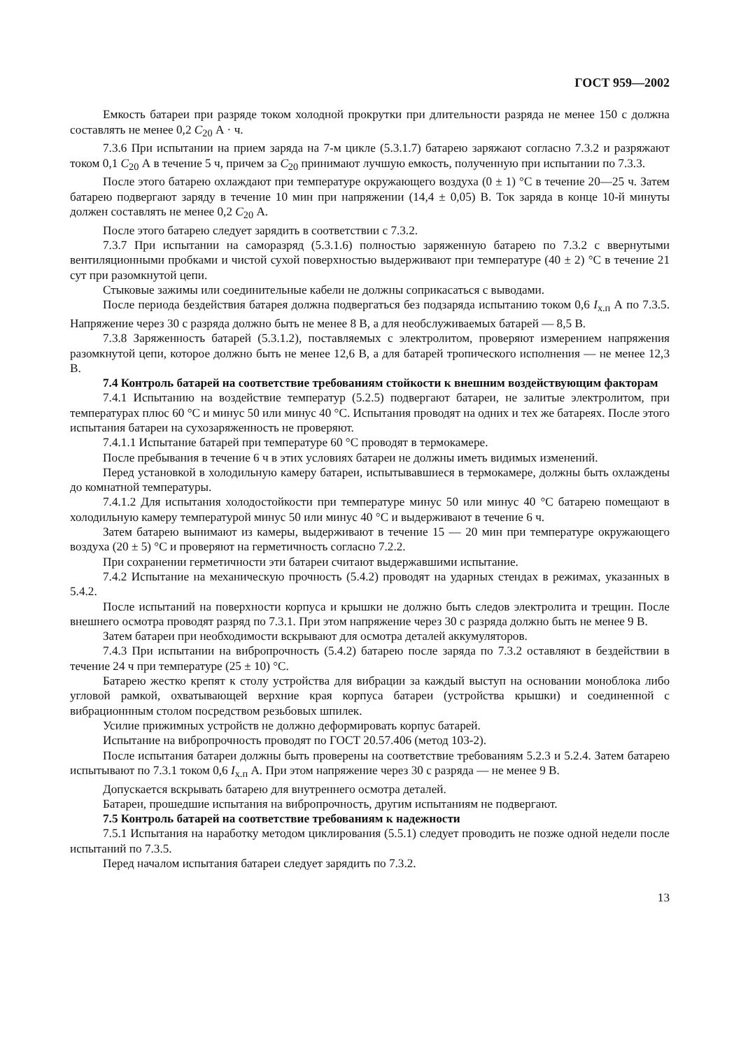ГОСТ 959—2002
Емкость батареи при разряде током холодной прокрутки при длительности разряда не менее 150 с должна составлять не менее 0,2 C<sub>20</sub> А · ч.
7.3.6 При испытании на прием заряда на 7-м цикле (5.3.1.7) батарею заряжают согласно 7.3.2 и разряжают током 0,1 C<sub>20</sub> А в течение 5 ч, причем за C<sub>20</sub> принимают лучшую емкость, полученную при испытании по 7.3.3.
После этого батарею охлаждают при температуре окружающего воздуха (0 ± 1) °С в течение 20—25 ч. Затем батарею подвергают заряду в течение 10 мин при напряжении (14,4 ± 0,05) В. Ток заряда в конце 10-й минуты должен составлять не менее 0,2 C<sub>20</sub> А.
После этого батарею следует зарядить в соответствии с 7.3.2.
7.3.7 При испытании на саморазряд (5.3.1.6) полностью заряженную батарею по 7.3.2 с ввернутыми вентиляционными пробками и чистой сухой поверхностью выдерживают при температуре (40 ± 2) °С в течение 21 сут при разомкнутой цепи.
Стыковые зажимы или соединительные кабели не должны соприкасаться с выводами.
После периода бездействия батарея должна подвергаться без подзаряда испытанию током 0,6 I<sub>х.п</sub> А по 7.3.5. Напряжение через 30 с разряда должно быть не менее 8 В, а для необслуживаемых батарей — 8,5 В.
7.3.8 Заряженность батарей (5.3.1.2), поставляемых с электролитом, проверяют измерением напряжения разомкнутой цепи, которое должно быть не менее 12,6 В, а для батарей тропического исполнения — не менее 12,3 В.
7.4 Контроль батарей на соответствие требованиям стойкости к внешним воздействующим факторам
7.4.1 Испытанию на воздействие температур (5.2.5) подвергают батареи, не залитые электролитом, при температурах плюс 60 °С и минус 50 или минус 40 °С. Испытания проводят на одних и тех же батареях. После этого испытания батареи на сухозаряженность не проверяют.
7.4.1.1 Испытание батарей при температуре 60 °С проводят в термокамере.
После пребывания в течение 6 ч в этих условиях батареи не должны иметь видимых изменений.
Перед установкой в холодильную камеру батареи, испытывавшиеся в термокамере, должны быть охлаждены до комнатной температуры.
7.4.1.2 Для испытания холодостойкости при температуре минус 50 или минус 40 °С батарею помещают в холодильную камеру температурой минус 50 или минус 40 °С и выдерживают в течение 6 ч.
Затем батарею вынимают из камеры, выдерживают в течение 15 — 20 мин при температуре окружающего воздуха (20 ± 5) °С и проверяют на герметичность согласно 7.2.2.
При сохранении герметичности эти батареи считают выдержавшими испытание.
7.4.2 Испытание на механическую прочность (5.4.2) проводят на ударных стендах в режимах, указанных в 5.4.2.
После испытаний на поверхности корпуса и крышки не должно быть следов электролита и трещин. После внешнего осмотра проводят разряд по 7.3.1. При этом напряжение через 30 с разряда должно быть не менее 9 В.
Затем батареи при необходимости вскрывают для осмотра деталей аккумуляторов.
7.4.3 При испытании на вибропрочность (5.4.2) батарею после заряда по 7.3.2 оставляют в бездействии в течение 24 ч при температуре (25 ± 10) °С.
Батарею жестко крепят к столу устройства для вибрации за каждый выступ на основании моноблока либо угловой рамкой, охватывающей верхние края корпуса батареи (устройства крышки) и соединенной с вибрационнным столом посредством резьбовых шпилек.
Усилие прижимных устройств не должно деформировать корпус батарей.
Испытание на вибропрочность проводят по ГОСТ 20.57.406 (метод 103-2).
После испытания батареи должны быть проверены на соответствие требованиям 5.2.3 и 5.2.4. Затем батарею испытывают по 7.3.1 током 0,6 I<sub>х.п</sub> А. При этом напряжение через 30 с разряда — не менее 9 В.
Допускается вскрывать батарею для внутреннего осмотра деталей.
Батареи, прошедшие испытания на вибропрочность, другим испытаниям не подвергают.
7.5 Контроль батарей на соответствие требованиям к надежности
7.5.1 Испытания на наработку методом циклирования (5.5.1) следует проводить не позже одной недели после испытаний по 7.3.5.
Перед началом испытания батареи следует зарядить по 7.3.2.
13